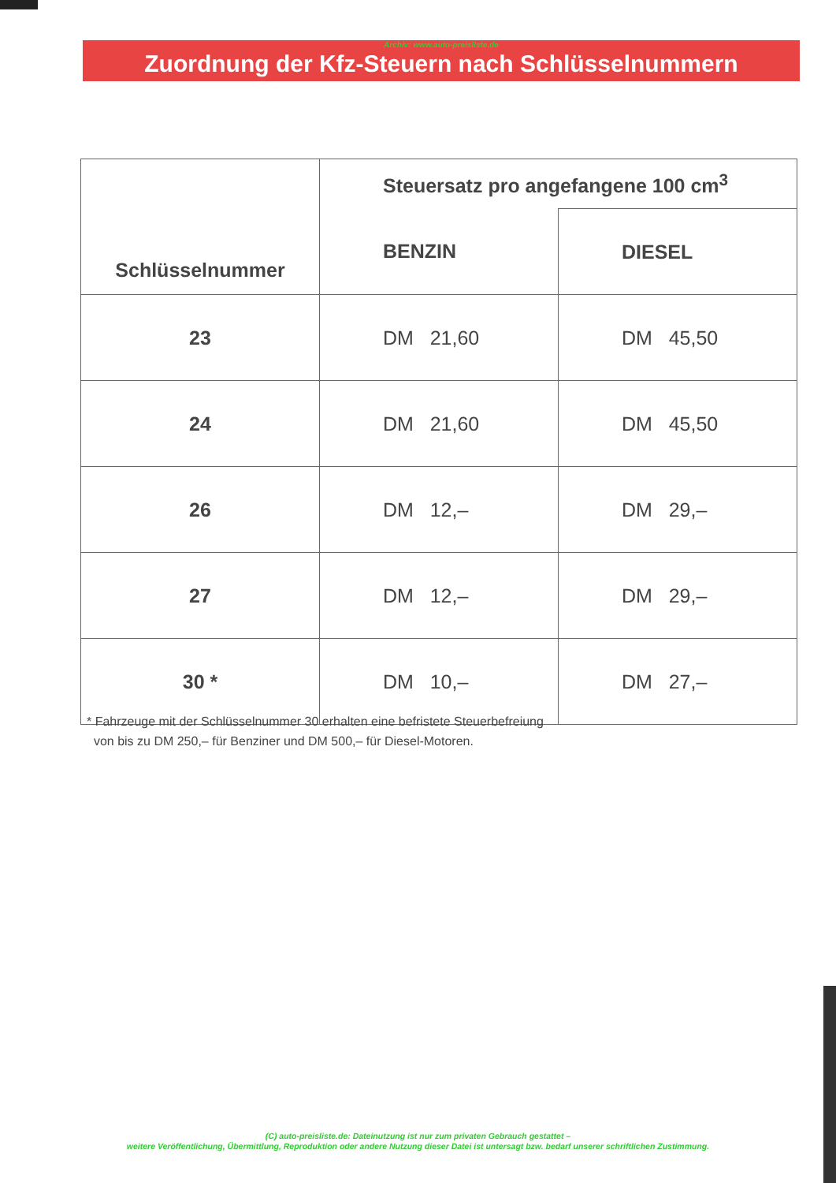Archiv: www.auto-preisliste.de
Zuordnung der Kfz-Steuern nach Schlüsselnummern
| Schlüsselnummer | Steuersatz pro angefangene 100 cm<sup>3</sup> | |
| --- | --- | --- |
| | BENZIN | DIESEL |
| 23 | DM 21,60 | DM 45,50 |
| 24 | DM 21,60 | DM 45,50 |
| 26 | DM 12,– | DM 29,– |
| 27 | DM 12,– | DM 29,– |
| 30 * | DM 10,– | DM 27,– |
* Fahrzeuge mit der Schlüsselnummer 30 erhalten eine befristete Steuerbefreiung
von bis zu DM 250,– für Benziner und DM 500,– für Diesel-Motoren.
(C) auto-preisliste.de: Dateinutzung ist nur zum privaten Gebrauch gestattet –
weitere Veröffentlichung, Übermittlung, Reproduktion oder andere Nutzung dieser Datei ist untersagt bzw. bedarf unserer schriftlichen Zustimmung.